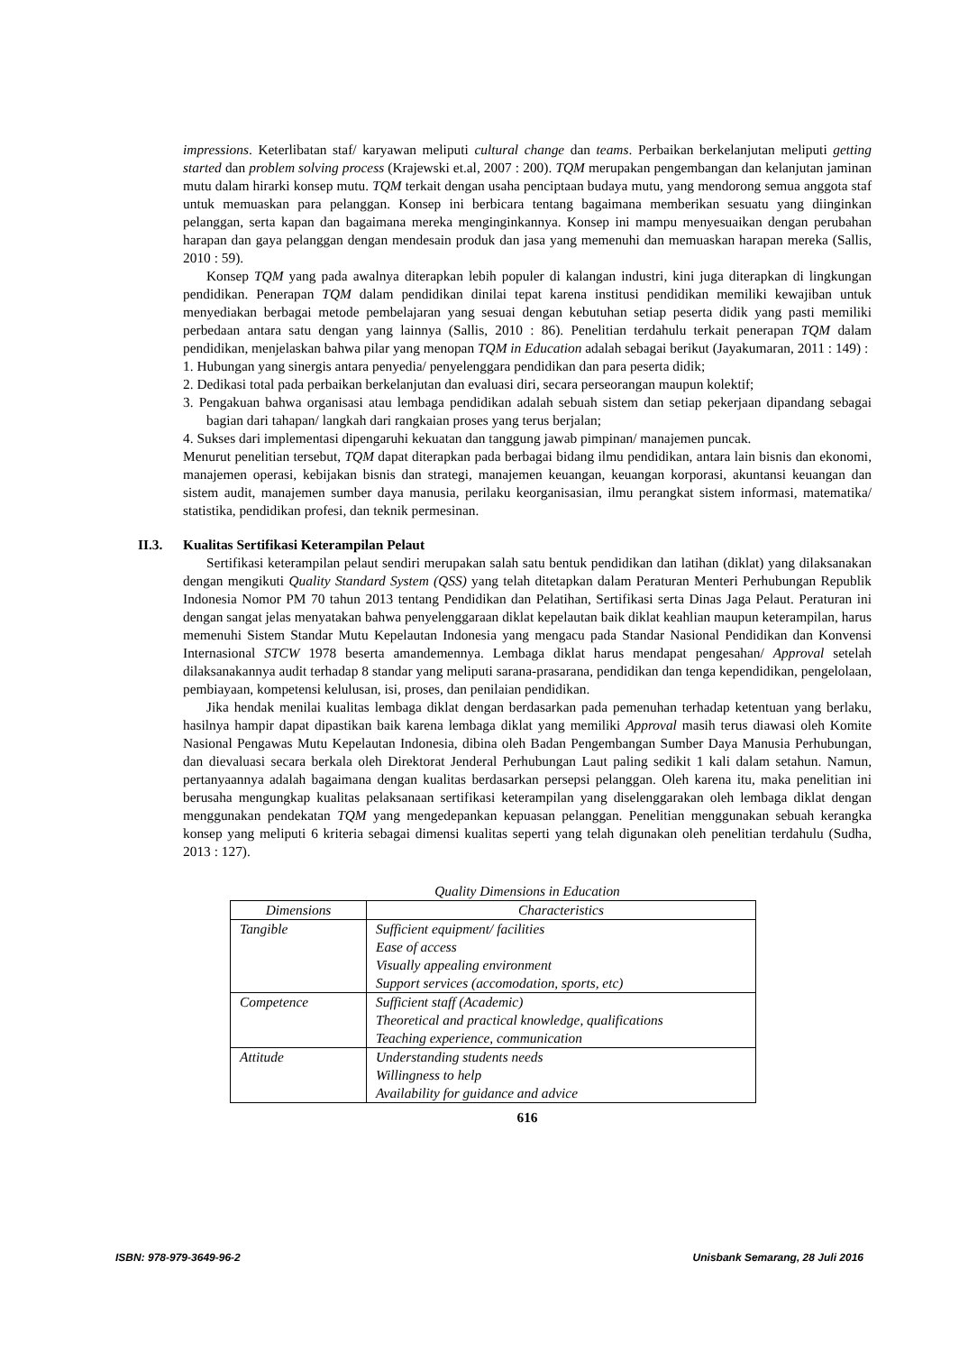impressions. Keterlibatan staf/ karyawan meliputi cultural change dan teams. Perbaikan berkelanjutan meliputi getting started dan problem solving process (Krajewski et.al, 2007 : 200). TQM merupakan pengembangan dan kelanjutan jaminan mutu dalam hirarki konsep mutu. TQM terkait dengan usaha penciptaan budaya mutu, yang mendorong semua anggota staf untuk memuaskan para pelanggan. Konsep ini berbicara tentang bagaimana memberikan sesuatu yang diinginkan pelanggan, serta kapan dan bagaimana mereka menginginkannya. Konsep ini mampu menyesuaikan dengan perubahan harapan dan gaya pelanggan dengan mendesain produk dan jasa yang memenuhi dan memuaskan harapan mereka (Sallis, 2010 : 59).
Konsep TQM yang pada awalnya diterapkan lebih populer di kalangan industri, kini juga diterapkan di lingkungan pendidikan. Penerapan TQM dalam pendidikan dinilai tepat karena institusi pendidikan memiliki kewajiban untuk menyediakan berbagai metode pembelajaran yang sesuai dengan kebutuhan setiap peserta didik yang pasti memiliki perbedaan antara satu dengan yang lainnya (Sallis, 2010 : 86). Penelitian terdahulu terkait penerapan TQM dalam pendidikan, menjelaskan bahwa pilar yang menopan TQM in Education adalah sebagai berikut (Jayakumaran, 2011 : 149) :
1. Hubungan yang sinergis antara penyedia/ penyelenggara pendidikan dan para peserta didik;
2. Dedikasi total pada perbaikan berkelanjutan dan evaluasi diri, secara perseorangan maupun kolektif;
3. Pengakuan bahwa organisasi atau lembaga pendidikan adalah sebuah sistem dan setiap pekerjaan dipandang sebagai bagian dari tahapan/ langkah dari rangkaian proses yang terus berjalan;
4. Sukses dari implementasi dipengaruhi kekuatan dan tanggung jawab pimpinan/ manajemen puncak.
Menurut penelitian tersebut, TQM dapat diterapkan pada berbagai bidang ilmu pendidikan, antara lain bisnis dan ekonomi, manajemen operasi, kebijakan bisnis dan strategi, manajemen keuangan, keuangan korporasi, akuntansi keuangan dan sistem audit, manajemen sumber daya manusia, perilaku keorganisasian, ilmu perangkat sistem informasi, matematika/ statistika, pendidikan profesi, dan teknik permesinan.
II.3. Kualitas Sertifikasi Keterampilan Pelaut
Sertifikasi keterampilan pelaut sendiri merupakan salah satu bentuk pendidikan dan latihan (diklat) yang dilaksanakan dengan mengikuti Quality Standard System (QSS) yang telah ditetapkan dalam Peraturan Menteri Perhubungan Republik Indonesia Nomor PM 70 tahun 2013 tentang Pendidikan dan Pelatihan, Sertifikasi serta Dinas Jaga Pelaut. Peraturan ini dengan sangat jelas menyatakan bahwa penyelenggaraan diklat kepelautan baik diklat keahlian maupun keterampilan, harus memenuhi Sistem Standar Mutu Kepelautan Indonesia yang mengacu pada Standar Nasional Pendidikan dan Konvensi Internasional STCW 1978 beserta amandemennya. Lembaga diklat harus mendapat pengesahan/ Approval setelah dilaksanakannya audit terhadap 8 standar yang meliputi sarana-prasarana, pendidikan dan tenga kependidikan, pengelolaan, pembiayaan, kompetensi kelulusan, isi, proses, dan penilaian pendidikan.
Jika hendak menilai kualitas lembaga diklat dengan berdasarkan pada pemenuhan terhadap ketentuan yang berlaku, hasilnya hampir dapat dipastikan baik karena lembaga diklat yang memiliki Approval masih terus diawasi oleh Komite Nasional Pengawas Mutu Kepelautan Indonesia, dibina oleh Badan Pengembangan Sumber Daya Manusia Perhubungan, dan dievaluasi secara berkala oleh Direktorat Jenderal Perhubungan Laut paling sedikit 1 kali dalam setahun. Namun, pertanyaannya adalah bagaimana dengan kualitas berdasarkan persepsi pelanggan. Oleh karena itu, maka penelitian ini berusaha mengungkap kualitas pelaksanaan sertifikasi keterampilan yang diselenggarakan oleh lembaga diklat dengan menggunakan pendekatan TQM yang mengedepankan kepuasan pelanggan. Penelitian menggunakan sebuah kerangka konsep yang meliputi 6 kriteria sebagai dimensi kualitas seperti yang telah digunakan oleh penelitian terdahulu (Sudha, 2013 : 127).
Quality Dimensions in Education
| Dimensions | Characteristics |
| --- | --- |
| Tangible | Sufficient equipment/ facilities Ease of access Visually appealing environment Support services (accomodation, sports, etc) |
| Competence | Sufficient staff (Academic) Theoretical and practical knowledge, qualifications Teaching experience, communication |
| Attitude | Understanding students needs Willingness to help Availability for guidance and advice |
616
ISBN: 978-979-3649-96-2 Unisbank Semarang, 28 Juli 2016